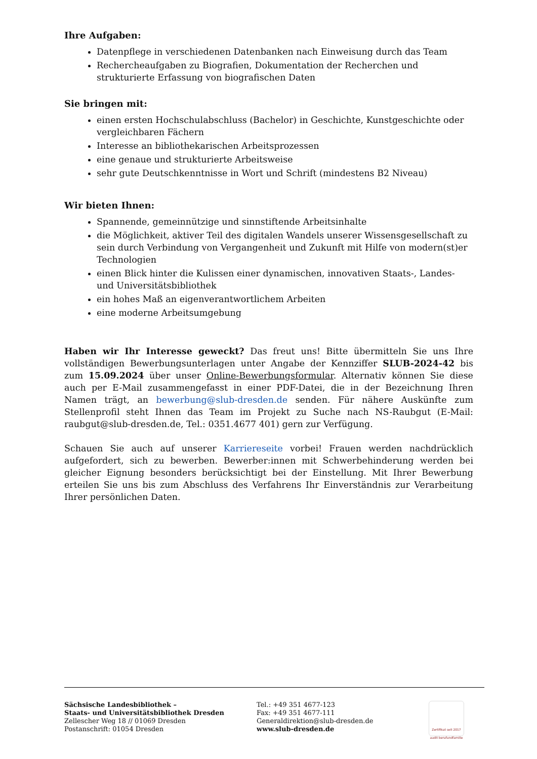Ihre Aufgaben:
Datenpflege in verschiedenen Datenbanken nach Einweisung durch das Team
Rechercheaufgaben zu Biografien, Dokumentation der Recherchen und strukturierte Erfassung von biografischen Daten
Sie bringen mit:
einen ersten Hochschulabschluss (Bachelor) in Geschichte, Kunstgeschichte oder vergleichbaren Fächern
Interesse an bibliothekarischen Arbeitsprozessen
eine genaue und strukturierte Arbeitsweise
sehr gute Deutschkenntnisse in Wort und Schrift (mindestens B2 Niveau)
Wir bieten Ihnen:
Spannende, gemeinnützige und sinnstiftende Arbeitsinhalte
die Möglichkeit, aktiver Teil des digitalen Wandels unserer Wissensgesellschaft zu sein durch Verbindung von Vergangenheit und Zukunft mit Hilfe von modern(st)er Technologien
einen Blick hinter die Kulissen einer dynamischen, innovativen Staats-, Landes- und Universitätsbibliothek
ein hohes Maß an eigenverantwortlichem Arbeiten
eine moderne Arbeitsumgebung
Haben wir Ihr Interesse geweckt? Das freut uns! Bitte übermitteln Sie uns Ihre vollständigen Bewerbungsunterlagen unter Angabe der Kennziffer SLUB-2024-42 bis zum 15.09.2024 über unser Online-Bewerbungsformular. Alternativ können Sie diese auch per E-Mail zusammengefasst in einer PDF-Datei, die in der Bezeichnung Ihren Namen trägt, an bewerbung@slub-dresden.de senden. Für nähere Auskünfte zum Stellenprofil steht Ihnen das Team im Projekt zu Suche nach NS-Raubgut (E-Mail: raubgut@slub-dresden.de, Tel.: 0351.4677 401) gern zur Verfügung.
Schauen Sie auch auf unserer Karriereseite vorbei! Frauen werden nachdrücklich aufgefordert, sich zu bewerben. Bewerber:innen mit Schwerbehinderung werden bei gleicher Eignung besonders berücksichtigt bei der Einstellung. Mit Ihrer Bewerbung erteilen Sie uns bis zum Abschluss des Verfahrens Ihr Einverständnis zur Verarbeitung Ihrer persönlichen Daten.
Sächsische Landesbibliothek –
Staats- und Universitätsbibliothek Dresden
Zellescher Weg 18 // 01069 Dresden
Postanschrift: 01054 Dresden
Tel.: +49 351 4677-123
Fax: +49 351 4677-111
Generaldirektion@slub-dresden.de
www.slub-dresden.de
Zertifikat seit 2017
audit berufundfamilie